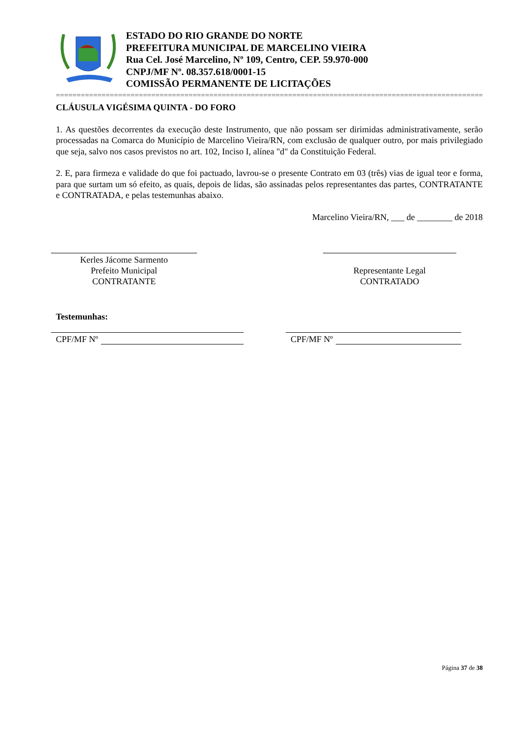ESTADO DO RIO GRANDE DO NORTE
PREFEITURA MUNICIPAL DE MARCELINO VIEIRA
Rua Cel. José Marcelino, Nº 109, Centro, CEP. 59.970-000
CNPJ/MF Nº. 08.357.618/0001-15
COMISSÃO PERMANENTE DE LICITAÇÕES
========================================================================================================
CLÁUSULA VIGÉSIMA QUINTA - DO FORO
1. As questões decorrentes da execução deste Instrumento, que não possam ser dirimidas administrativamente, serão processadas na Comarca do Município de Marcelino Vieira/RN, com exclusão de qualquer outro, por mais privilegiado que seja, salvo nos casos previstos no art. 102, Inciso I, alínea "d" da Constituição Federal.
2. E, para firmeza e validade do que foi pactuado, lavrou-se o presente Contrato em 03 (três) vias de igual teor e forma, para que surtam um só efeito, as quais, depois de lidas, são assinadas pelos representantes das partes, CONTRATANTE e CONTRATADA, e pelas testemunhas abaixo.
Marcelino Vieira/RN, ___ de ________ de 2018
Kerles Jácome Sarmento
Prefeito Municipal
CONTRATANTE
Representante Legal
CONTRATADO
Testemunhas:
CPF/MF Nº CPF/MF Nº
Página 37 de 38